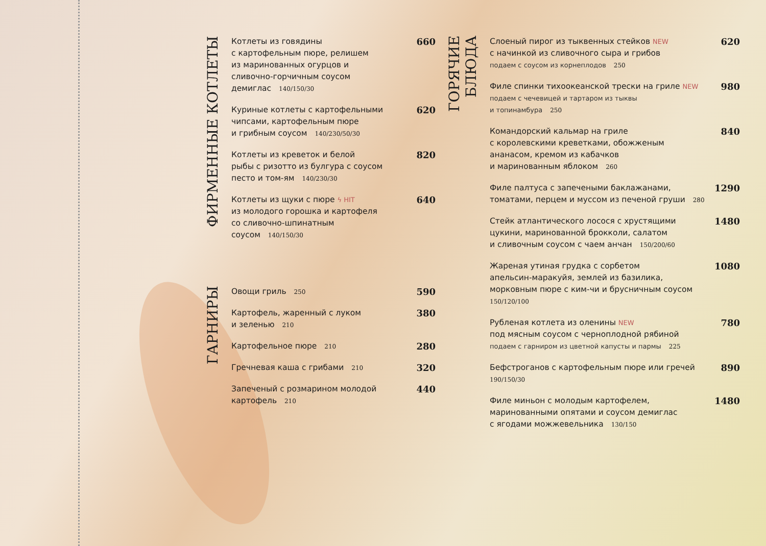ФИРМЕННЫЕ КОТЛЕТЫ
Котлеты из говядины
с картофельным пюре, релишем
из маринованных огурцов и
сливочно-горчичным соусом
демиглас 140/150/30
660
Куриные котлеты с картофельными
чипсами, картофельным пюре
и грибным соусом 140/230/50/30
620
Котлеты из креветок и белой
рыбы с ризотто из булгура с соусом
песто и том-ям 140/230/30
820
Котлеты из щуки с пюре ϟ HIT
из молодого горошка и картофеля
со сливочно-шпинатным
соусом 140/150/30
640
ГАРНИРЫ
Овощи гриль 250
590
Картофель, жаренный с луком
и зеленью 210
380
Картофельное пюре 210
280
Гречневая каша с грибами 210
320
Запеченый с розмарином молодой
картофель 210
440
ГОРЯЧИЕ БЛЮДА
Слоеный пирог из тыквенных стейков NEW
с начинкой из сливочного сыра и грибов
подаем с соусом из корнеплодов 250
620
Филе спинки тихоокеанской трески на гриле NEW
подаем с чечевицей и тартаром из тыквы
и топинамбура 250
980
Командорский кальмар на гриле
с королевскими креветками, обожженым
ананасом, кремом из кабачков
и маринованным яблоком 260
840
Филе палтуса с запечеными баклажанами,
томатами, перцем и муссом из печеной груши 280
1290
Стейк атлантического лосося с хрустящими
цукини, маринованной брокколи, салатом
и сливочным соусом с чаем анчан 150/200/60
1480
Жареная утиная грудка с сорбетом
апельсин-маракуйя, землей из базилика,
морковным пюре с ким-чи и брусничным соусом
150/120/100
1080
Рубленая котлета из оленины NEW
под мясным соусом с черноплодной рябиной
подаем с гарниром из цветной капусты и пармы 225
780
Бефстроганов с картофельным пюре или гречей
190/150/30
890
Филе миньон с молодым картофелем,
маринованными опятами и соусом демиглас
с ягодами можжевельника 130/150
1480